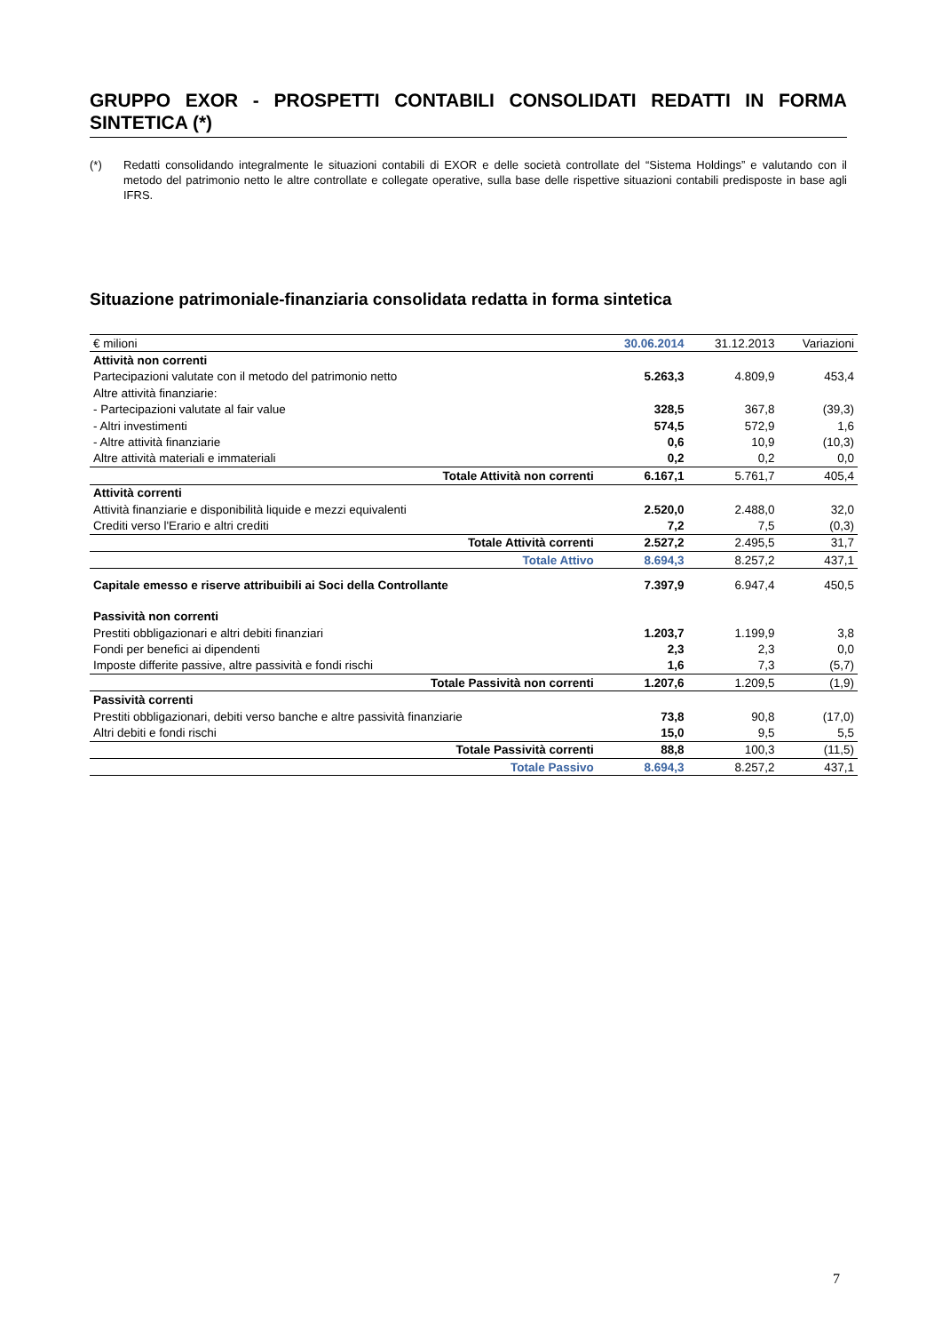GRUPPO EXOR - PROSPETTI CONTABILI CONSOLIDATI REDATTI IN FORMA SINTETICA (*)
(*) Redatti consolidando integralmente le situazioni contabili di EXOR e delle società controllate del “Sistema Holdings” e valutando con il metodo del patrimonio netto le altre controllate e collegate operative, sulla base delle rispettive situazioni contabili predisposte in base agli IFRS.
Situazione patrimoniale-finanziaria consolidata redatta in forma sintetica
| € milioni | 30.06.2014 | 31.12.2013 | Variazioni |
| --- | --- | --- | --- |
| Attività non correnti | | | |
| Partecipazioni valutate con il metodo del patrimonio netto | 5.263,3 | 4.809,9 | 453,4 |
| Altre attività finanziarie: | | | |
| - Partecipazioni valutate al fair value | 328,5 | 367,8 | (39,3) |
| - Altri investimenti | 574,5 | 572,9 | 1,6 |
| - Altre attività finanziarie | 0,6 | 10,9 | (10,3) |
| Altre attività materiali e immateriali | 0,2 | 0,2 | 0,0 |
| Totale Attività non correnti | 6.167,1 | 5.761,7 | 405,4 |
| Attività correnti | | | |
| Attività finanziarie e disponibilità liquide e mezzi equivalenti | 2.520,0 | 2.488,0 | 32,0 |
| Crediti verso l'Erario e altri crediti | 7,2 | 7,5 | (0,3) |
| Totale Attività correnti | 2.527,2 | 2.495,5 | 31,7 |
| Totale Attivo | 8.694,3 | 8.257,2 | 437,1 |
| Capitale emesso e riserve attribuibili ai Soci della Controllante | 7.397,9 | 6.947,4 | 450,5 |
| Passività non correnti | | | |
| Prestiti obbligazionari e altri debiti finanziari | 1.203,7 | 1.199,9 | 3,8 |
| Fondi per benefici ai dipendenti | 2,3 | 2,3 | 0,0 |
| Imposte differite passive, altre passività e fondi rischi | 1,6 | 7,3 | (5,7) |
| Totale Passività non correnti | 1.207,6 | 1.209,5 | (1,9) |
| Passività correnti | | | |
| Prestiti obbligazionari, debiti verso banche e altre passività finanziarie | 73,8 | 90,8 | (17,0) |
| Altri debiti e fondi rischi | 15,0 | 9,5 | 5,5 |
| Totale Passività correnti | 88,8 | 100,3 | (11,5) |
| Totale Passivo | 8.694,3 | 8.257,2 | 437,1 |
7